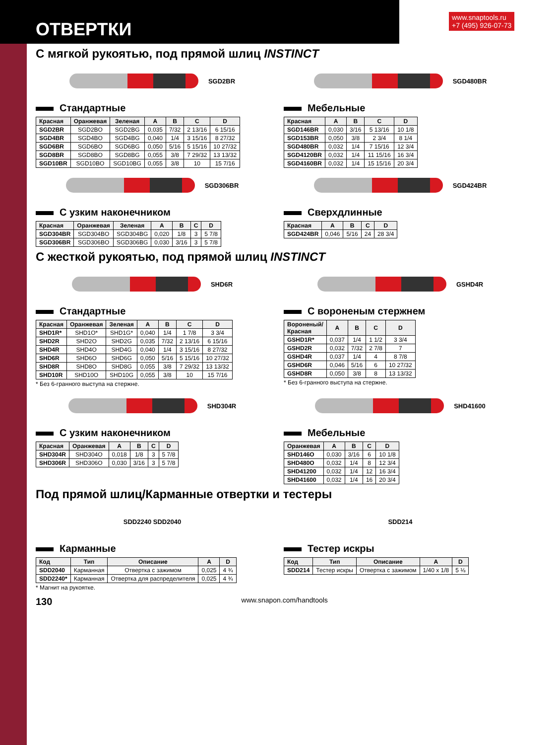ОТВЕРТКИ
www.snaptools.ru
+7 (495) 926-07-73
С мягкой рукоятью, под прямой шлиц INSTINCT
SGD2BR SGD480BR
Стандартные
| Красная | Оранжевая | Зеленая | A | B | C | D |
| --- | --- | --- | --- | --- | --- | --- |
| SGD2BR | SGD2BO | SGD2BG | 0,035 | 7/32 | 2 13/16 | 6 15/16 |
| SGD4BR | SGD4BO | SGD4BG | 0,040 | 1/4 | 3 15/16 | 8 27/32 |
| SGD6BR | SGD6BO | SGD6BG | 0,050 | 5/16 | 5 15/16 | 10 27/32 |
| SGD8BR | SGD8BO | SGD8BG | 0,055 | 3/8 | 7 29/32 | 13 13/32 |
| SGD10BR | SGD10BO | SGD10BG | 0,055 | 3/8 | 10 | 15 7/16 |
Мебельные
| Красная | A | B | C | D |
| --- | --- | --- | --- | --- |
| SGD146BR | 0,030 | 3/16 | 5 13/16 | 10 1/8 |
| SGD153BR | 0,050 | 3/8 | 2 3/4 | 8 1/4 |
| SGD480BR | 0,032 | 1/4 | 7 15/16 | 12 3/4 |
| SGD4120BR | 0,032 | 1/4 | 11 15/16 | 16 3/4 |
| SGD4160BR | 0,032 | 1/4 | 15 15/16 | 20 3/4 |
SGD306BR SGD424BR
С узким наконечником
| Красная | Оранжевая | Зеленая | A | B | C | D |
| --- | --- | --- | --- | --- | --- | --- |
| SGD304BR | SGD304BO | SGD304BG | 0,020 | 1/8 | 3 | 5 7/8 |
| SGD306BR | SGD306BO | SGD306BG | 0,030 | 3/16 | 3 | 5 7/8 |
Сверхдлинные
| Красная | A | B | C | D |
| --- | --- | --- | --- | --- |
| SGD424BR | 0,046 | 5/16 | 24 | 28 3/4 |
С жесткой рукоятью, под прямой шлиц INSTINCT
SHD6R GSHD4R
Стандартные
| Красная | Оранжевая | Зеленая | A | B | C | D |
| --- | --- | --- | --- | --- | --- | --- |
| SHD1R* | SHD1O* | SHD1G* | 0,040 | 1/4 | 1 7/8 | 3 3/4 |
| SHD2R | SHD2O | SHD2G | 0,035 | 7/32 | 2 13/16 | 6 15/16 |
| SHD4R | SHD4O | SHD4G | 0,040 | 1/4 | 3 15/16 | 8 27/32 |
| SHD6R | SHD6O | SHD6G | 0,050 | 5/16 | 5 15/16 | 10 27/32 |
| SHD8R | SHD8O | SHD8G | 0,055 | 3/8 | 7 29/32 | 13 13/32 |
| SHD10R | SHD10O | SHD10G | 0,055 | 3/8 | 10 | 15 7/16 |
* Без 6-гранного выступа на стержне.
С вороненым стержнем
| Вороненый/ Красная | A | B | C | D |
| --- | --- | --- | --- | --- |
| GSHD1R* | 0,037 | 1/4 | 1 1/2 | 3 3/4 |
| GSHD2R | 0,032 | 7/32 | 2 7/8 | 7 |
| GSHD4R | 0,037 | 1/4 | 4 | 8 7/8 |
| GSHD6R | 0,046 | 5/16 | 6 | 10 27/32 |
| GSHD8R | 0,050 | 3/8 | 8 | 13 13/32 |
* Без 6-гранного выступа на стержне.
SHD304R SHD41600
С узким наконечником
| Красная | Оранжевая | A | B | C | D |
| --- | --- | --- | --- | --- | --- |
| SHD304R | SHD304O | 0,018 | 1/8 | 3 | 5 7/8 |
| SHD306R | SHD306O | 0,030 | 3/16 | 3 | 5 7/8 |
Мебельные
| Оранжевая | A | B | C | D |
| --- | --- | --- | --- | --- |
| SHD146O | 0,030 | 3/16 | 6 | 10 1/8 |
| SHD480O | 0,032 | 1/4 | 8 | 12 3/4 |
| SHD41200 | 0,032 | 1/4 | 12 | 16 3/4 |
| SHD41600 | 0,032 | 1/4 | 16 | 20 3/4 |
Под прямой шлиц/Карманные отвертки и тестеры
SDD2240 SDD2040 SDD214
Карманные
| Код | Тип | Описание | A | D |
| --- | --- | --- | --- | --- |
| SDD2040 | Карманная | Отвертка с зажимом | 0,025 | 4 ¾ |
| SDD2240* | Карманная | Отвертка для распределителя | 0,025 | 4 ¾ |
* Магнит на рукоятке.
Тестер искры
| Код | Тип | Описание | A | D |
| --- | --- | --- | --- | --- |
| SDD214 | Тестер искры | Отвертка с зажимом | 1/40 x 1/8 | 5 ⅛ |
130 www.snapon.com/handtools